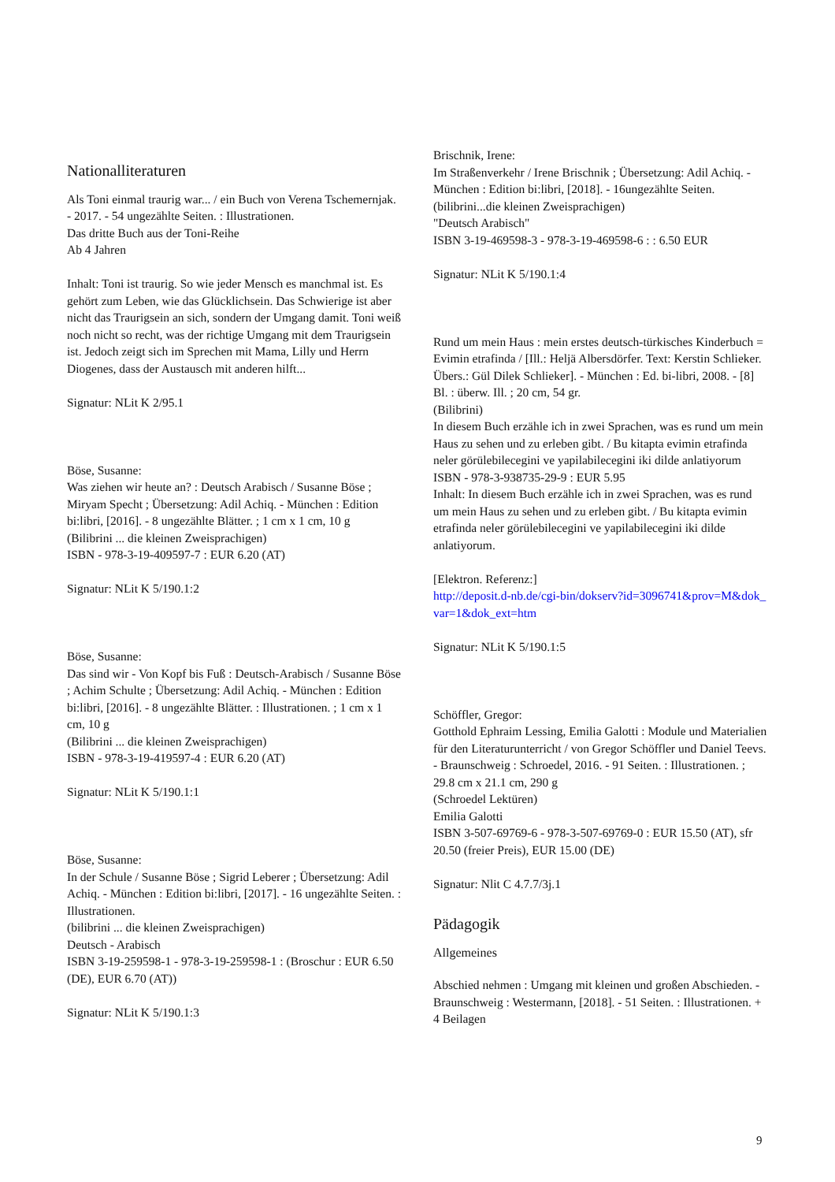Nationalliteraturen
Als Toni einmal traurig war... / ein Buch von Verena Tschemernjak. - 2017. - 54 ungezählte Seiten. : Illustrationen.
Das dritte Buch aus der Toni-Reihe
Ab 4 Jahren
Inhalt: Toni ist traurig. So wie jeder Mensch es manchmal ist. Es gehört zum Leben, wie das Glücklichsein. Das Schwierige ist aber nicht das Traurigsein an sich, sondern der Umgang damit. Toni weiß noch nicht so recht, was der richtige Umgang mit dem Traurigsein ist. Jedoch zeigt sich im Sprechen mit Mama, Lilly und Herrn Diogenes, dass der Austausch mit anderen hilft...
Signatur: NLit K 2/95.1
Böse, Susanne:
Was ziehen wir heute an? : Deutsch Arabisch / Susanne Böse ; Miryam Specht ; Übersetzung: Adil Achiq. - München : Edition bi:libri, [2016]. - 8 ungezählte Blätter. ; 1 cm x 1 cm, 10 g
(Bilibrini ... die kleinen Zweisprachigen)
ISBN - 978-3-19-409597-7 : EUR 6.20 (AT)
Signatur: NLit K 5/190.1:2
Böse, Susanne:
Das sind wir - Von Kopf bis Fuß : Deutsch-Arabisch / Susanne Böse ; Achim Schulte ; Übersetzung: Adil Achiq. - München : Edition bi:libri, [2016]. - 8 ungezählte Blätter. : Illustrationen. ; 1 cm x 1 cm, 10 g
(Bilibrini ... die kleinen Zweisprachigen)
ISBN - 978-3-19-419597-4 : EUR 6.20 (AT)
Signatur: NLit K 5/190.1:1
Böse, Susanne:
In der Schule / Susanne Böse ; Sigrid Leberer ; Übersetzung: Adil Achiq. - München : Edition bi:libri, [2017]. - 16 ungezählte Seiten. : Illustrationen.
(bilibrini ... die kleinen Zweisprachigen)
Deutsch - Arabisch
ISBN 3-19-259598-1 - 978-3-19-259598-1 : (Broschur : EUR 6.50 (DE), EUR 6.70 (AT))
Signatur: NLit K 5/190.1:3
Brischnik, Irene:
Im Straßenverkehr / Irene Brischnik ; Übersetzung: Adil Achiq. - München : Edition bi:libri, [2018]. - 16ungezählte Seiten.
(bilibrini...die kleinen Zweisprachigen)
"Deutsch Arabisch"
ISBN 3-19-469598-3 - 978-3-19-469598-6 : : 6.50 EUR
Signatur: NLit K 5/190.1:4
Rund um mein Haus : mein erstes deutsch-türkisches Kinderbuch = Evimin etrafinda / [Ill.: Heljä Albersdörfer. Text: Kerstin Schlieker. Übers.: Gül Dilek Schlieker]. - München : Ed. bi-libri, 2008. - [8] Bl. : überw. Ill. ; 20 cm, 54 gr.
(Bilibrini)
In diesem Buch erzähle ich in zwei Sprachen, was es rund um mein Haus zu sehen und zu erleben gibt. / Bu kitapta evimin etrafinda neler görülebilecegini ve yapilabilecegini iki dilde anlatiyorum
ISBN - 978-3-938735-29-9 : EUR 5.95
Inhalt: In diesem Buch erzähle ich in zwei Sprachen, was es rund um mein Haus zu sehen und zu erleben gibt. / Bu kitapta evimin etrafinda neler görülebilecegini ve yapilabilecegini iki dilde anlatiyorum.
[Elektron. Referenz:]
http://deposit.d-nb.de/cgi-bin/dokserv?id=3096741&prov=M&dok_var=1&dok_ext=htm
Signatur: NLit K 5/190.1:5
Schöffler, Gregor:
Gotthold Ephraim Lessing, Emilia Galotti : Module und Materialien für den Literaturunterricht / von Gregor Schöffler und Daniel Teevs. - Braunschweig : Schroedel, 2016. - 91 Seiten. : Illustrationen. ; 29.8 cm x 21.1 cm, 290 g
(Schroedel Lektüren)
Emilia Galotti
ISBN 3-507-69769-6 - 978-3-507-69769-0 : EUR 15.50 (AT), sfr 20.50 (freier Preis), EUR 15.00 (DE)
Signatur: Nlit C 4.7.7/3j.1
Pädagogik
Allgemeines
Abschied nehmen : Umgang mit kleinen und großen Abschieden. - Braunschweig : Westermann, [2018]. - 51 Seiten. : Illustrationen. + 4 Beilagen
9